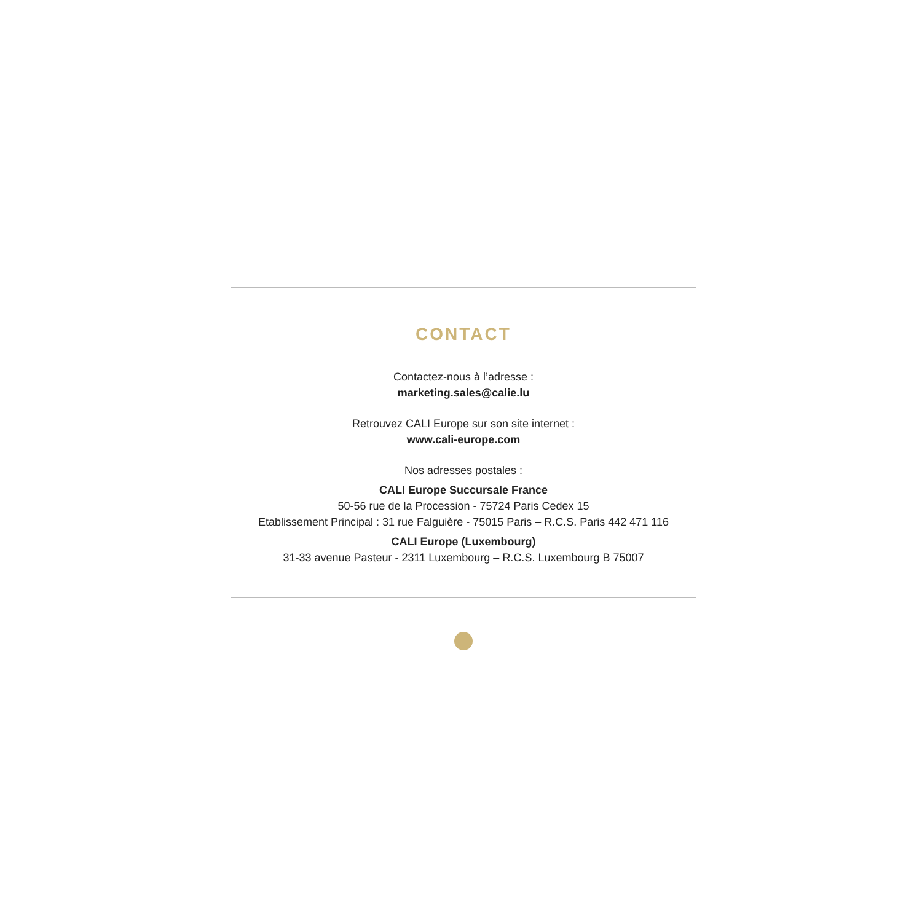CONTACT
Contactez-nous à l’adresse :
marketing.sales@calie.lu
Retrouvez CALI Europe sur son site internet :
www.cali-europe.com
Nos adresses postales :
CALI Europe Succursale France
50-56 rue de la Procession - 75724 Paris Cedex 15
Etablissement Principal : 31 rue Falguière - 75015 Paris – R.C.S. Paris 442 471 116
CALI Europe (Luxembourg)
31-33 avenue Pasteur - 2311 Luxembourg – R.C.S. Luxembourg B 75007